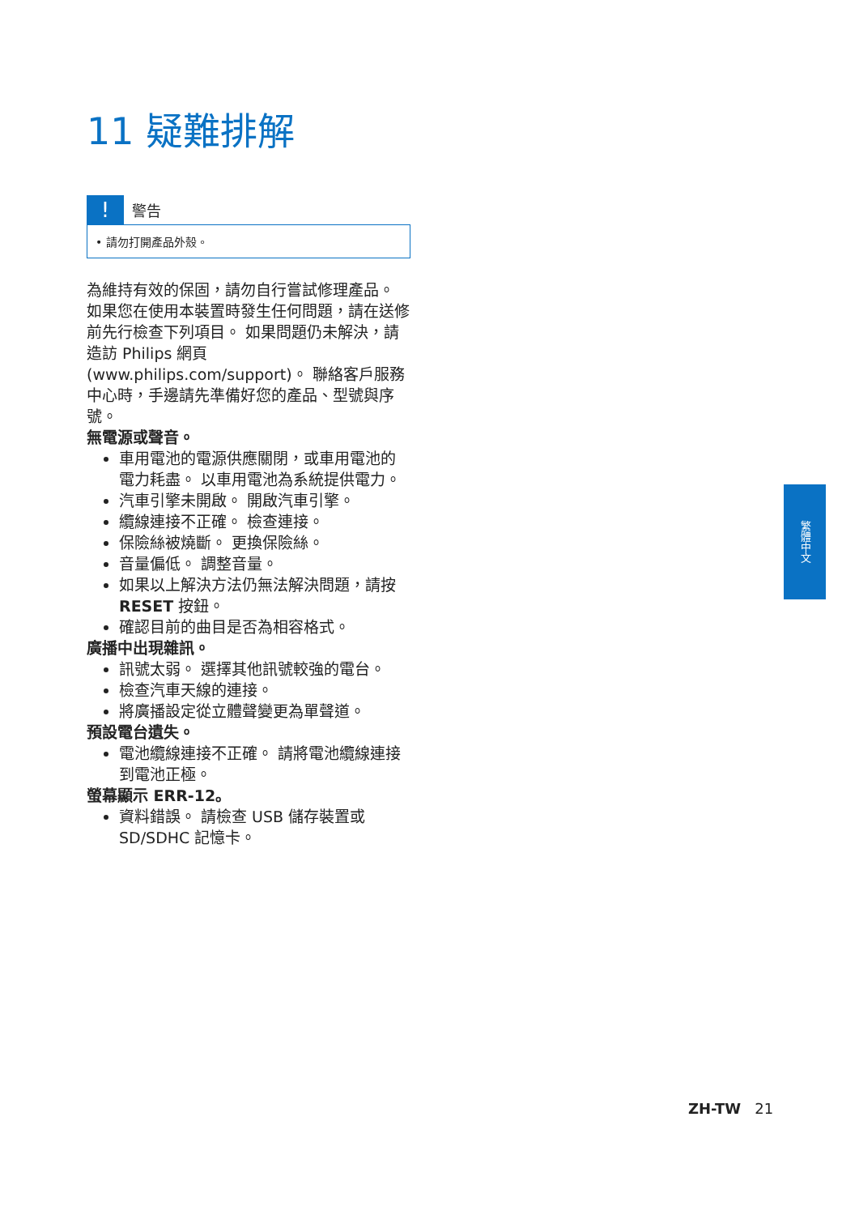11 疑難排解
!
警告
• 請勿打開產品外殼。
為維持有效的保固，請勿自行嘗試修理產品。
如果您在使用本裝置時發生任何問題，請在送修前先行檢查下列項目。 如果問題仍未解決，請造訪 Philips 網頁 (www.philips.com/support)。 聯絡客戶服務中心時，手邊請先準備好您的產品、型號與序號。
無電源或聲音。
車用電池的電源供應關閉，或車用電池的電力耗盡。 以車用電池為系統提供電力。
汽車引擎未開啟。 開啟汽車引擎。
纜線連接不正確。 檢查連接。
保險絲被燒斷。 更換保險絲。
音量偏低。 調整音量。
如果以上解決方法仍無法解決問題，請按 RESET 按鈕。
確認目前的曲目是否為相容格式。
廣播中出現雜訊。
訊號太弱。 選擇其他訊號較強的電台。
檢查汽車天線的連接。
將廣播設定從立體聲變更為單聲道。
預設電台遺失。
電池纜線連接不正確。 請將電池纜線連接到電池正極。
螢幕顯示 ERR-12。
資料錯誤。 請檢查 USB 儲存裝置或 SD/SDHC 記憶卡。
繁體中文
ZH-TW 21